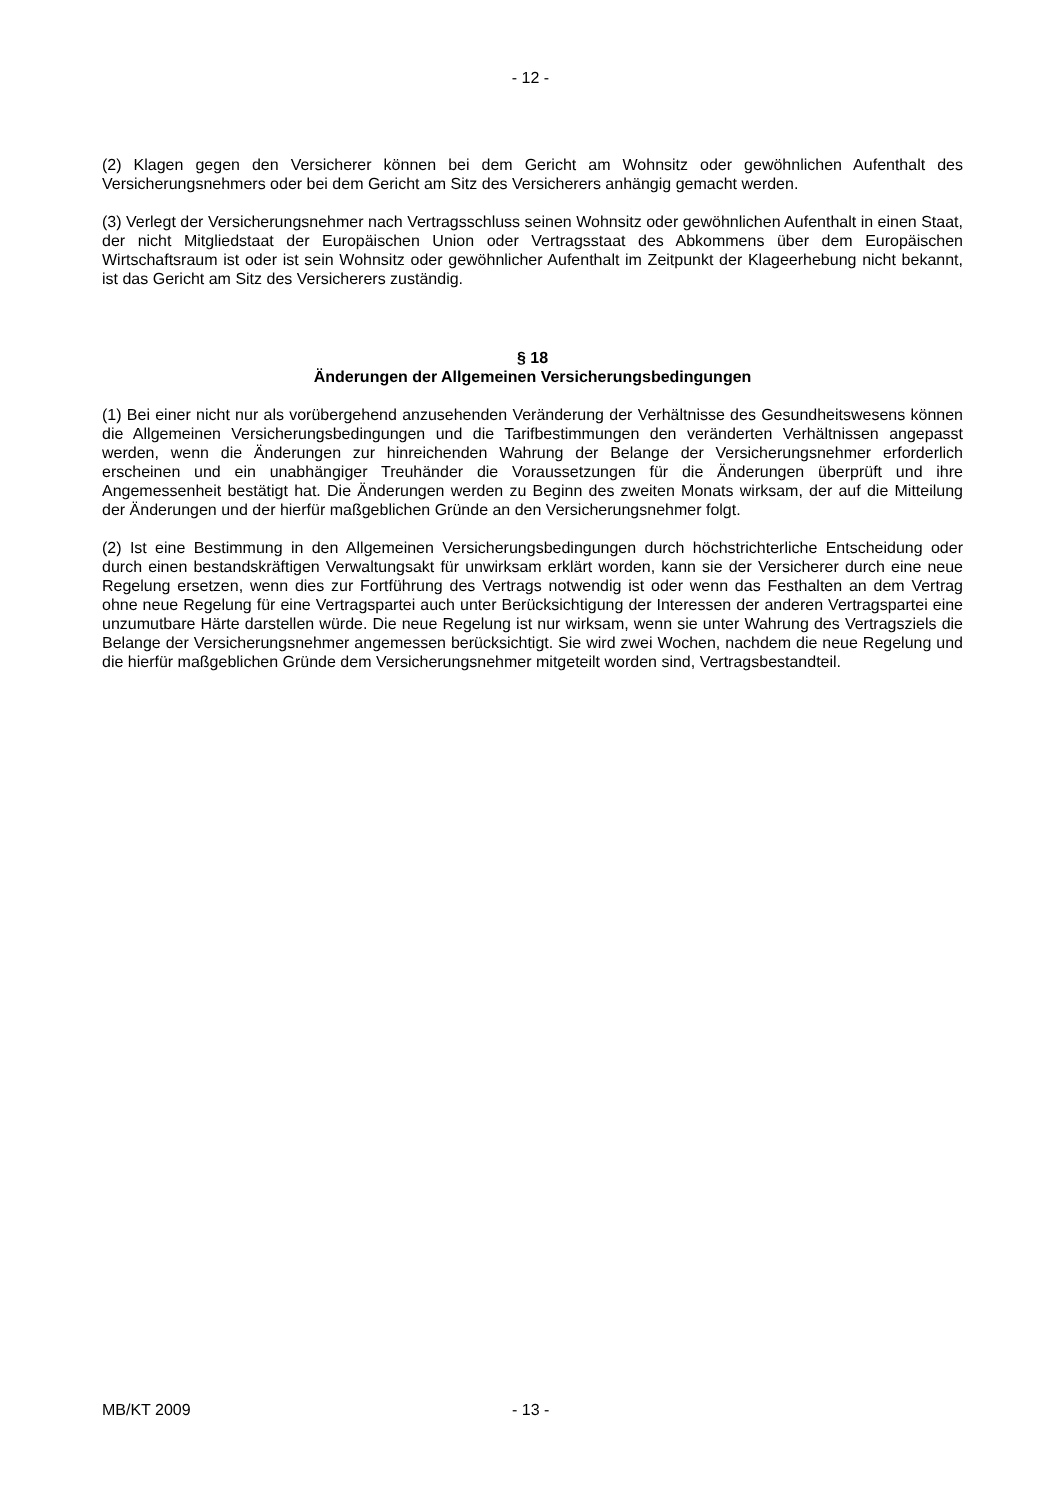- 12 -
(2) Klagen gegen den Versicherer können bei dem Gericht am Wohnsitz oder gewöhnlichen Aufenthalt des Versicherungsnehmers oder bei dem Gericht am Sitz des Versicherers anhängig gemacht werden.
(3) Verlegt der Versicherungsnehmer nach Vertragsschluss seinen Wohnsitz oder gewöhnlichen Aufenthalt in einen Staat, der nicht Mitgliedstaat der Europäischen Union oder Vertragsstaat des Abkommens über dem Europäischen Wirtschaftsraum ist oder ist sein Wohnsitz oder gewöhnlicher Aufenthalt im Zeitpunkt der Klageerhebung nicht bekannt, ist das Gericht am Sitz des Versicherers zuständig.
§ 18
Änderungen der Allgemeinen Versicherungsbedingungen
(1) Bei einer nicht nur als vorübergehend anzusehenden Veränderung der Verhältnisse des Gesundheitswesens können die Allgemeinen Versicherungsbedingungen und die Tarifbestimmungen den veränderten Verhältnissen angepasst werden, wenn die Änderungen zur hinreichenden Wahrung der Belange der Versicherungsnehmer erforderlich erscheinen und ein unabhängiger Treuhänder die Voraussetzungen für die Änderungen überprüft und ihre Angemessenheit bestätigt hat. Die Änderungen werden zu Beginn des zweiten Monats wirksam, der auf die Mitteilung der Änderungen und der hierfür maßgeblichen Gründe an den Versicherungsnehmer folgt.
(2) Ist eine Bestimmung in den Allgemeinen Versicherungsbedingungen durch höchstrichterliche Entscheidung oder durch einen bestandskräftigen Verwaltungsakt für unwirksam erklärt worden, kann sie der Versicherer durch eine neue Regelung ersetzen, wenn dies zur Fortführung des Vertrags notwendig ist oder wenn das Festhalten an dem Vertrag ohne neue Regelung für eine Vertragspartei auch unter Berücksichtigung der Interessen der anderen Vertragspartei eine unzumutbare Härte darstellen würde. Die neue Regelung ist nur wirksam, wenn sie unter Wahrung des Vertragsziels die Belange der Versicherungsnehmer angemessen berücksichtigt. Sie wird zwei Wochen, nachdem die neue Regelung und die hierfür maßgeblichen Gründe dem Versicherungsnehmer mitgeteilt worden sind, Vertragsbestandteil.
MB/KT 2009 - 13 -